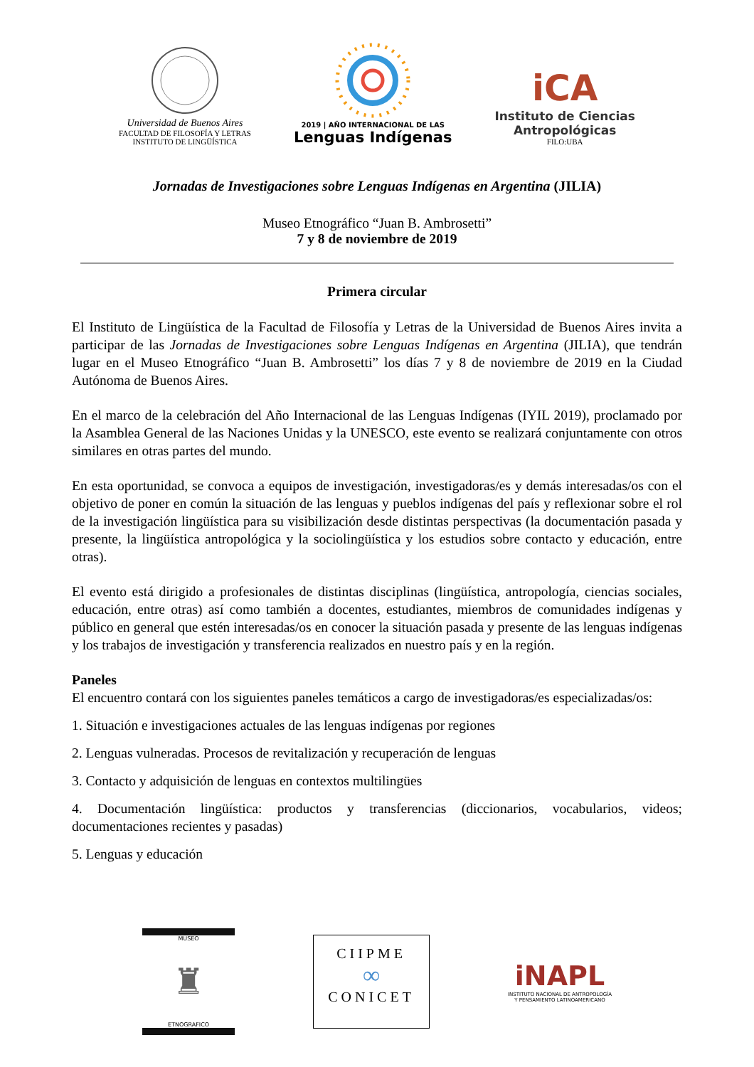Universidad de Buenos Aires
FACULTAD DE FILOSOFÍA Y LETRAS
INSTITUTO DE LINGÜÍSTICA
2019 | AÑO INTERNACIONAL DE LAS
Lenguas Indígenas
iCA
Instituto de Ciencias
Antropológicas
FILO:UBA
Jornadas de Investigaciones sobre Lenguas Indígenas en Argentina (JILIA)
Museo Etnográfico “Juan B. Ambrosetti”
7 y 8 de noviembre de 2019
Primera circular
El Instituto de Lingüística de la Facultad de Filosofía y Letras de la Universidad de Buenos Aires invita a participar de las Jornadas de Investigaciones sobre Lenguas Indígenas en Argentina (JILIA), que tendrán lugar en el Museo Etnográfico “Juan B. Ambrosetti” los días 7 y 8 de noviembre de 2019 en la Ciudad Autónoma de Buenos Aires.
En el marco de la celebración del Año Internacional de las Lenguas Indígenas (IYIL 2019), proclamado por la Asamblea General de las Naciones Unidas y la UNESCO, este evento se realizará conjuntamente con otros similares en otras partes del mundo.
En esta oportunidad, se convoca a equipos de investigación, investigadoras/es y demás interesadas/os con el objetivo de poner en común la situación de las lenguas y pueblos indígenas del país y reflexionar sobre el rol de la investigación lingüística para su visibilización desde distintas perspectivas (la documentación pasada y presente, la lingüística antropológica y la sociolingüística y los estudios sobre contacto y educación, entre otras).
El evento está dirigido a profesionales de distintas disciplinas (lingüística, antropología, ciencias sociales, educación, entre otras) así como también a docentes, estudiantes, miembros de comunidades indígenas y público en general que estén interesadas/os en conocer la situación pasada y presente de las lenguas indígenas y los trabajos de investigación y transferencia realizados en nuestro país y en la región.
Paneles
El encuentro contará con los siguientes paneles temáticos a cargo de investigadoras/es especializadas/os:
1. Situación e investigaciones actuales de las lenguas indígenas por regiones
2. Lenguas vulneradas. Procesos de revitalización y recuperación de lenguas
3. Contacto y adquisición de lenguas en contextos multilingües
4. Documentación lingüística: productos y transferencias (diccionarios, vocabularios, videos; documentaciones recientes y pasadas)
5. Lenguas y educación
MUSEO
♜
ETNOGRAFICO
CIIPME
∞
CONICET
iNAPL
INSTITUTO NACIONAL DE ANTROPOLOGÍA
Y PENSAMIENTO LATINOAMERICANO